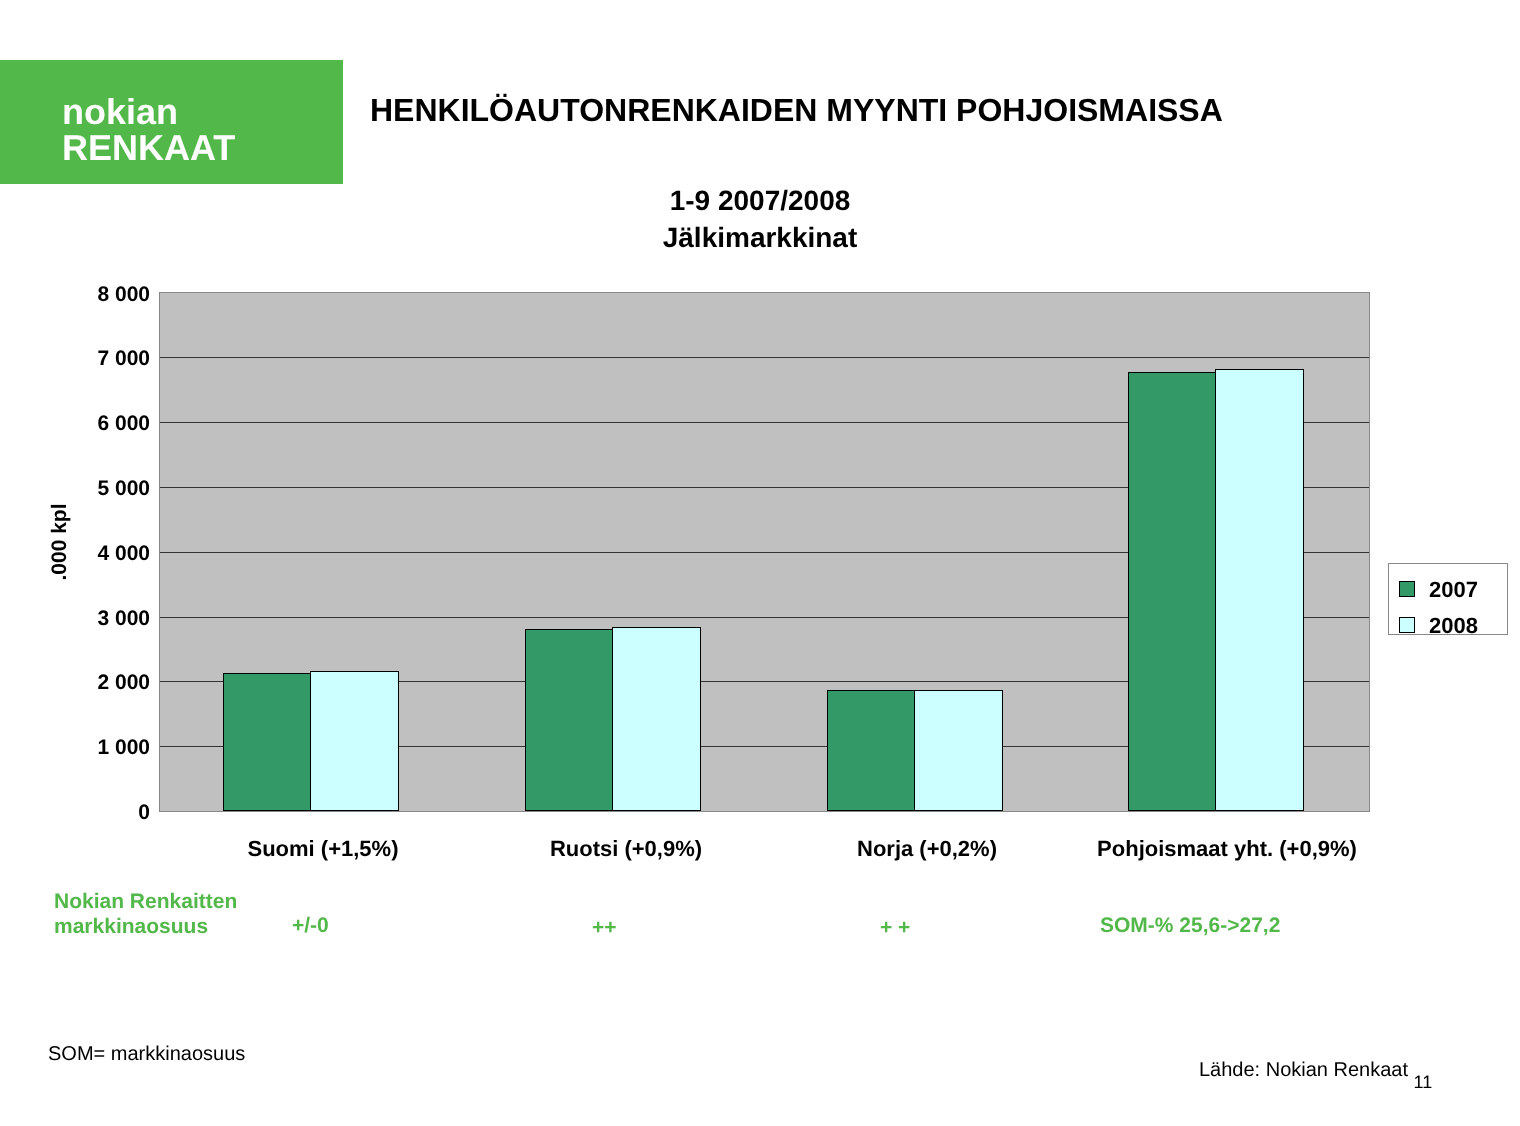nokian
RENKAAT
HENKILÖAUTONRENKAIDEN MYYNTI POHJOISMAISSA
1-9 2007/2008
Jälkimarkkinat
8 000
7 000
6 000
5 000
4 000
3 000
2 000
1 000
0
.000 kpl
2007
2008
Suomi (+1,5%) Ruotsi (+0,9%) Norja (+0,2%)
Pohjoismaat yht. (+0,9%)
Nokian Renkaitten
markkinaosuus
+/-0 ++ + + SOM-% 25,6->27,2
SOM= markkinaosuus
Lähde: Nokian Renkaat 11